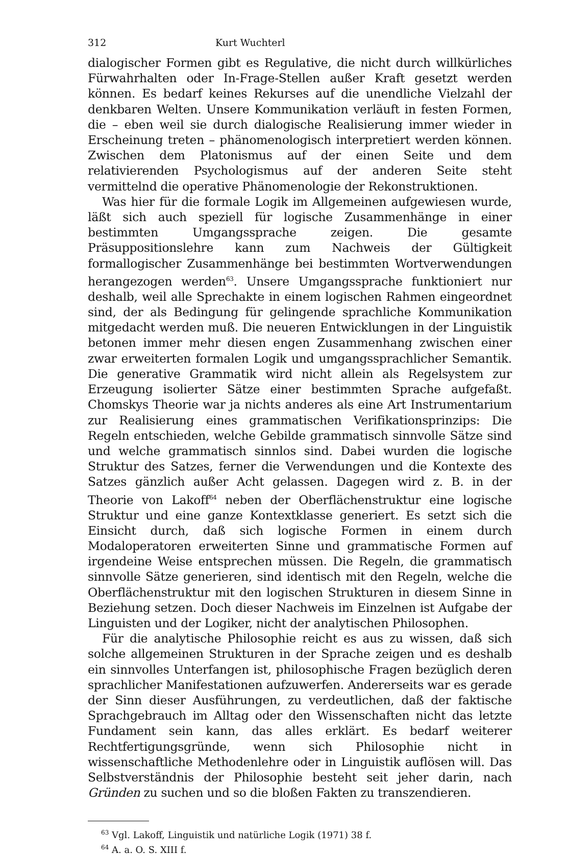312 Kurt Wuchterl
dialogischer Formen gibt es Regulative, die nicht durch willkürliches Fürwahrhalten oder In-Frage-Stellen außer Kraft gesetzt werden können. Es bedarf keines Rekurses auf die unendliche Vielzahl der denkbaren Welten. Unsere Kommunikation verläuft in festen Formen, die – eben weil sie durch dialogische Realisierung immer wieder in Erscheinung treten – phänomenologisch interpretiert werden können. Zwischen dem Platonismus auf der einen Seite und dem relativierenden Psychologismus auf der anderen Seite steht vermittelnd die operative Phänomenologie der Rekonstruktionen.
Was hier für die formale Logik im Allgemeinen aufgewiesen wurde, läßt sich auch speziell für logische Zusammenhänge in einer bestimmten Umgangssprache zeigen. Die gesamte Präsuppositionslehre kann zum Nachweis der Gültigkeit formallogischer Zusammenhänge bei bestimmten Wortverwendungen herangezogen werden<sup>63</sup>. Unsere Umgangssprache funktioniert nur deshalb, weil alle Sprechakte in einem logischen Rahmen eingeordnet sind, der als Bedingung für gelingende sprachliche Kommunikation mitgedacht werden muß. Die neueren Entwicklungen in der Linguistik betonen immer mehr diesen engen Zusammenhang zwischen einer zwar erweiterten formalen Logik und umgangssprachlicher Semantik. Die generative Grammatik wird nicht allein als Regelsystem zur Erzeugung isolierter Sätze einer bestimmten Sprache aufgefaßt. Chomskys Theorie war ja nichts anderes als eine Art Instrumentarium zur Realisierung eines grammatischen Verifikationsprinzips: Die Regeln entschieden, welche Gebilde grammatisch sinnvolle Sätze sind und welche grammatisch sinnlos sind. Dabei wurden die logische Struktur des Satzes, ferner die Verwendungen und die Kontexte des Satzes gänzlich außer Acht gelassen. Dagegen wird z. B. in der Theorie von Lakoff<sup>64</sup> neben der Oberflächenstruktur eine logische Struktur und eine ganze Kontextklasse generiert. Es setzt sich die Einsicht durch, daß sich logische Formen in einem durch Modaloperatoren erweiterten Sinne und grammatische Formen auf irgendeine Weise entsprechen müssen. Die Regeln, die grammatisch sinnvolle Sätze generieren, sind identisch mit den Regeln, welche die Oberflächenstruktur mit den logischen Strukturen in diesem Sinne in Beziehung setzen. Doch dieser Nachweis im Einzelnen ist Aufgabe der Linguisten und der Logiker, nicht der analytischen Philosophen.
Für die analytische Philosophie reicht es aus zu wissen, daß sich solche allgemeinen Strukturen in der Sprache zeigen und es deshalb ein sinnvolles Unterfangen ist, philosophische Fragen bezüglich deren sprachlicher Manifestationen aufzuwerfen. Andererseits war es gerade der Sinn dieser Ausführungen, zu verdeutlichen, daß der faktische Sprachgebrauch im Alltag oder den Wissenschaften nicht das letzte Fundament sein kann, das alles erklärt. Es bedarf weiterer Rechtfertigungsgründe, wenn sich Philosophie nicht in wissenschaftliche Methodenlehre oder in Linguistik auflösen will. Das Selbstverständnis der Philosophie besteht seit jeher darin, nach Gründen zu suchen und so die bloßen Fakten zu transzendieren.
<sup>63</sup> Vgl. Lakoff, Linguistik und natürliche Logik (1971) 38 f.
<sup>64</sup> A. a. O. S. XIII f.